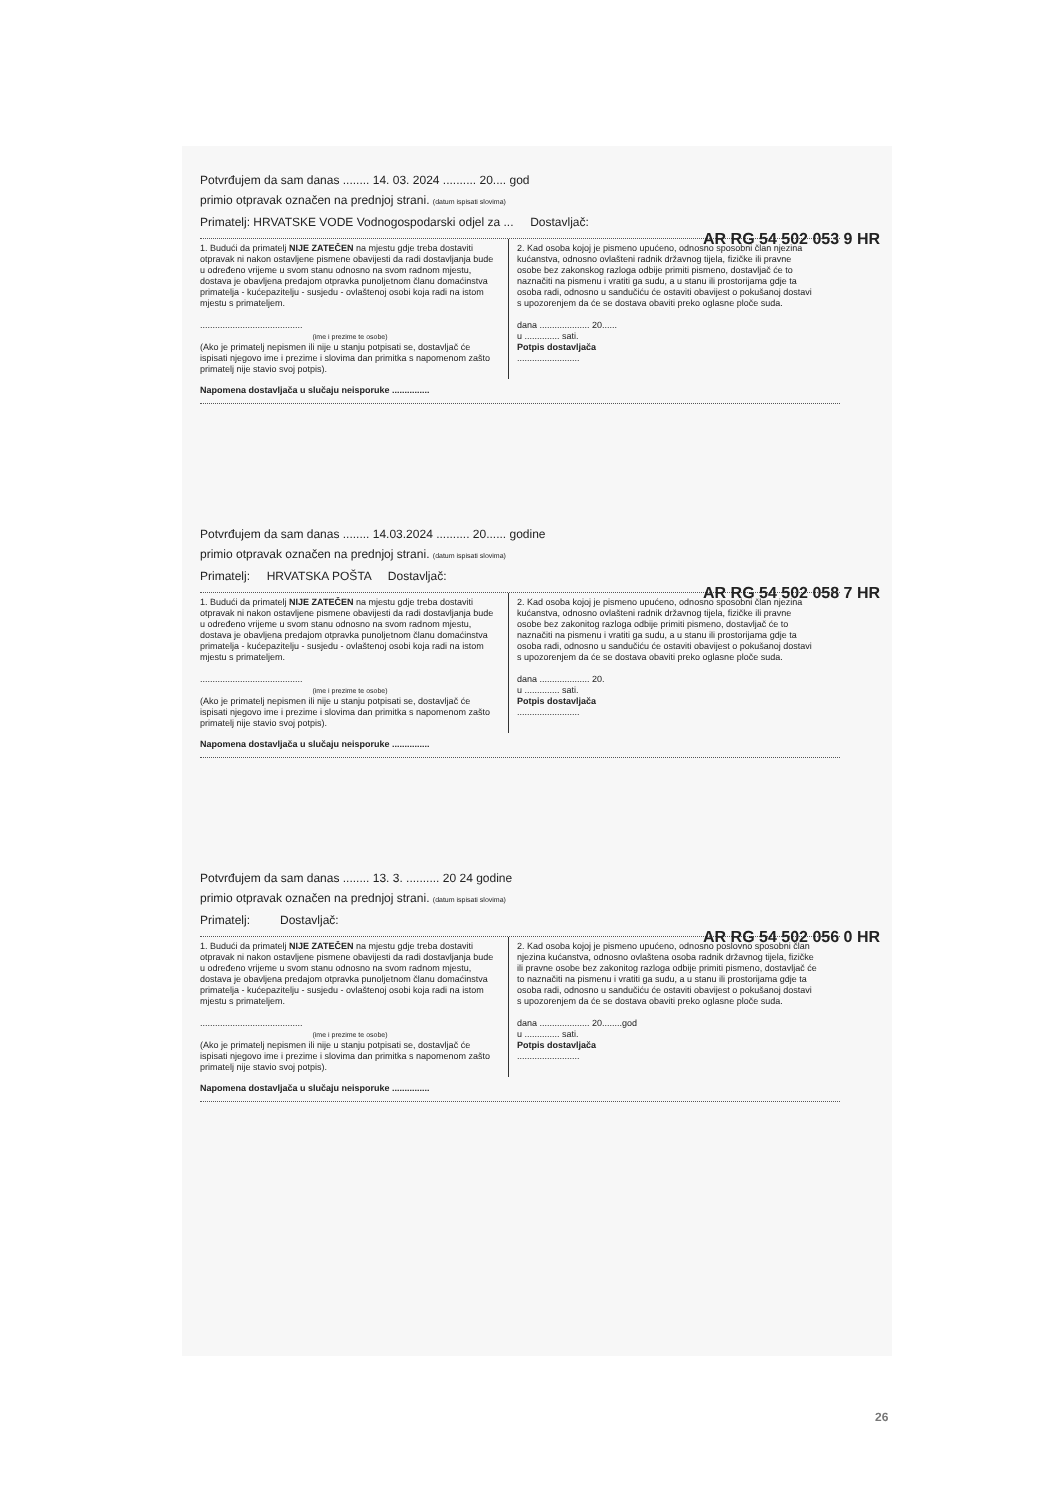Potvrđujem da sam danas ........ 14. 03. 2024 .......... 20.... god
primio otpravak označen na prednjoj strani. (datum ispisati slovima)
Primatelj: HRVATSKE VODE Vodnogospodarski odjel za ... Dostavljač:
AR RG 54 502 053 9 HR
1. Budući da primatelj NIJE ZATEČEN na mjestu gdje treba dostaviti otpravak ni nakon ostavljene pismene obavijesti da radi dostavljanja bude u određeno vrijeme u svom stanu odnosno na svom radnom mjestu, dostava je obavljena predajom otpravka punoljetnom članu domaćinstva primatelja - kućepazitelju - susjedu - ovlaštenoj osobi koja radi na istom mjestu s primateljem.
.........................................
(ime i prezime te osobe)
(Ako je primatelj nepismen ili nije u stanju potpisati se, dostavljač će ispisati njegovo ime i prezime i slovima dan primitka s napomenom zašto primatelj nije stavio svoj potpis).
2. Kad osoba kojoj je pismeno upućeno, odnosno sposobni član njezina kućanstva, odnosno ovlašteni radnik državnog tijela, fizičke ili pravne osobe bez zakonskog razloga odbije primiti pismeno, dostavljač će to naznačiti na pismenu i vratiti ga sudu, a u stanu ili prostorijama gdje ta osoba radi, odnosno u sandučiću će ostaviti obavijest o pokušanoj dostavi s upozorenjem da će se dostava obaviti preko oglasne ploče suda.
dana .................... 20......
u .............. sati.
Potpis dostavljača
.........................
Napomena dostavljača u slučaju neisporuke ...............
Potvrđujem da sam danas ........ 14.03.2024 .......... 20...... godine
primio otpravak označen na prednjoj strani. (datum ispisati slovima)
Primatelj: HRVATSKA POŠTA Dostavljač:
AR RG 54 502 058 7 HR
1. Budući da primatelj NIJE ZATEČEN na mjestu gdje treba dostaviti otpravak ni nakon ostavljene pismene obavijesti da radi dostavljanja bude u određeno vrijeme u svom stanu odnosno na svom radnom mjestu, dostava je obavljena predajom otpravka punoljetnom članu domaćinstva primatelja - kućepazitelju - susjedu - ovlaštenoj osobi koja radi na istom mjestu s primateljem.
.........................................
(ime i prezime te osobe)
(Ako je primatelj nepismen ili nije u stanju potpisati se, dostavljač će ispisati njegovo ime i prezime i slovima dan primitka s napomenom zašto primatelj nije stavio svoj potpis).
2. Kad osoba kojoj je pismeno upućeno, odnosno sposobni član njezina kućanstva, odnosno ovlašteni radnik državnog tijela, fizičke ili pravne osobe bez zakonitog razloga odbije primiti pismeno, dostavljač će to naznačiti na pismenu i vratiti ga sudu, a u stanu ili prostorijama gdje ta osoba radi, odnosno u sandučiću će ostaviti obavijest o pokušanoj dostavi s upozorenjem da će se dostava obaviti preko oglasne ploče suda.
dana .................... 20.
u .............. sati.
Potpis dostavljača
.........................
Napomena dostavljača u slučaju neisporuke ...............
Potvrđujem da sam danas ........ 13. 3. .......... 20 24 godine
primio otpravak označen na prednjoj strani. (datum ispisati slovima)
Primatelj: Dostavljač:
AR RG 54 502 056 0 HR
1. Budući da primatelj NIJE ZATEČEN na mjestu gdje treba dostaviti otpravak ni nakon ostavljene pismene obavijesti da radi dostavljanja bude u određeno vrijeme u svom stanu odnosno na svom radnom mjestu, dostava je obavljena predajom otpravka punoljetnom članu domaćinstva primatelja - kućepazitelju - susjedu - ovlaštenoj osobi koja radi na istom mjestu s primateljem.
.........................................
(ime i prezime te osobe)
(Ako je primatelj nepismen ili nije u stanju potpisati se, dostavljač će ispisati njegovo ime i prezime i slovima dan primitka s napomenom zašto primatelj nije stavio svoj potpis).
2. Kad osoba kojoj je pismeno upućeno, odnosno poslovno sposobni član njezina kućanstva, odnosno ovlaštena osoba radnik državnog tijela, fizičke ili pravne osobe bez zakonitog razloga odbije primiti pismeno, dostavljač će to naznačiti na pismenu i vratiti ga sudu, a u stanu ili prostorijama gdje ta osoba radi, odnosno u sandučiću će ostaviti obavijest o pokušanoj dostavi s upozorenjem da će se dostava obaviti preko oglasne ploče suda.
dana .................... 20........god
u .............. sati.
Potpis dostavljača
.........................
Napomena dostavljača u slučaju neisporuke ...............
26